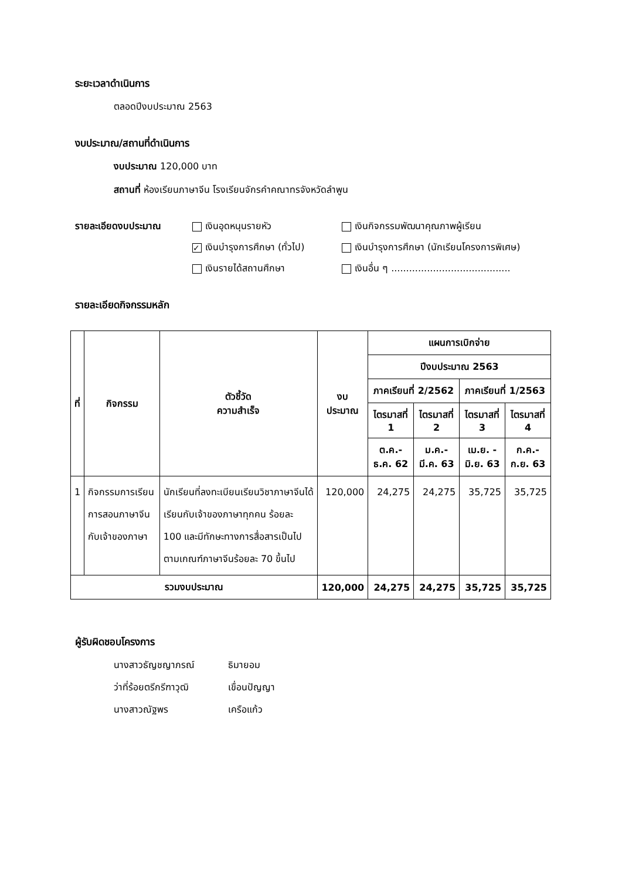ระยะเวลาดำเนินการ
ตลอดปีงบประมาณ 2563
งบประมาณ/สถานที่ดำเนินการ
งบประมาณ 120,000 บาท
สถานที่ ห้องเรียนภาษาจีน โรงเรียนจักรคำคณาทรจังหวัดลำพูน
รายละเอียดงบประมาณ เงินอุดหนุนรายหัว เงินกิจกรรมพัฒนาคุณภาพผู้เรียน ✓ เงินบำรุงการศึกษา (ทั่วไป) เงินบำรุงการศึกษา (นักเรียนโครงการพิเศษ) เงินรายได้สถานศึกษา เงินอื่น ๆ ........................................
รายละเอียดกิจกรรมหลัก
| ที่ | กิจกรรม | ตัวชี้วัด ความสำเร็จ | งบประมาณ | แผนการเบิกจ่าย | | | |
| --- | --- | --- | --- | --- | --- | --- | --- |
| | | | | ปีงบประมาณ 2563 | | | |
| | | | | ภาคเรียนที่ 2/2562 | | ภาคเรียนที่ 1/2563 | |
| | | | | ไตรมาสที่ 1 | ไตรมาสที่ 2 | ไตรมาสที่ 3 | ไตรมาสที่ 4 |
| | | | | ต.ค.- ธ.ค. 62 | ม.ค.- มี.ค. 63 | เม.ย. - มิ.ย. 63 | ก.ค.- ก.ย. 63 |
| 1 | กิจกรรมการเรียนการสอนภาษาจีนกับเจ้าของภาษา | นักเรียนที่ลงทะเบียนเรียนวิชาภาษาจีนได้เรียนกับเจ้าของภาษาทุกคน ร้อยละ 100 และมีทักษะทางการสื่อสารเป็นไปตามเกณฑ์ภาษาจีนร้อยละ 70 ขึ้นไป | 120,000 | 24,275 | 24,275 | 35,725 | 35,725 |
| รวมงบประมาณ | | | 120,000 | 24,275 | 24,275 | 35,725 | 35,725 |
ผู้รับผิดชอบโครงการ
นางสาวธัญชญาภรณ์ ธิมายอม ว่าที่ร้อยตรีกรีฑาวุฒิ เขื่อนปัญญา นางสาวณัฐพร เครือแก้ว